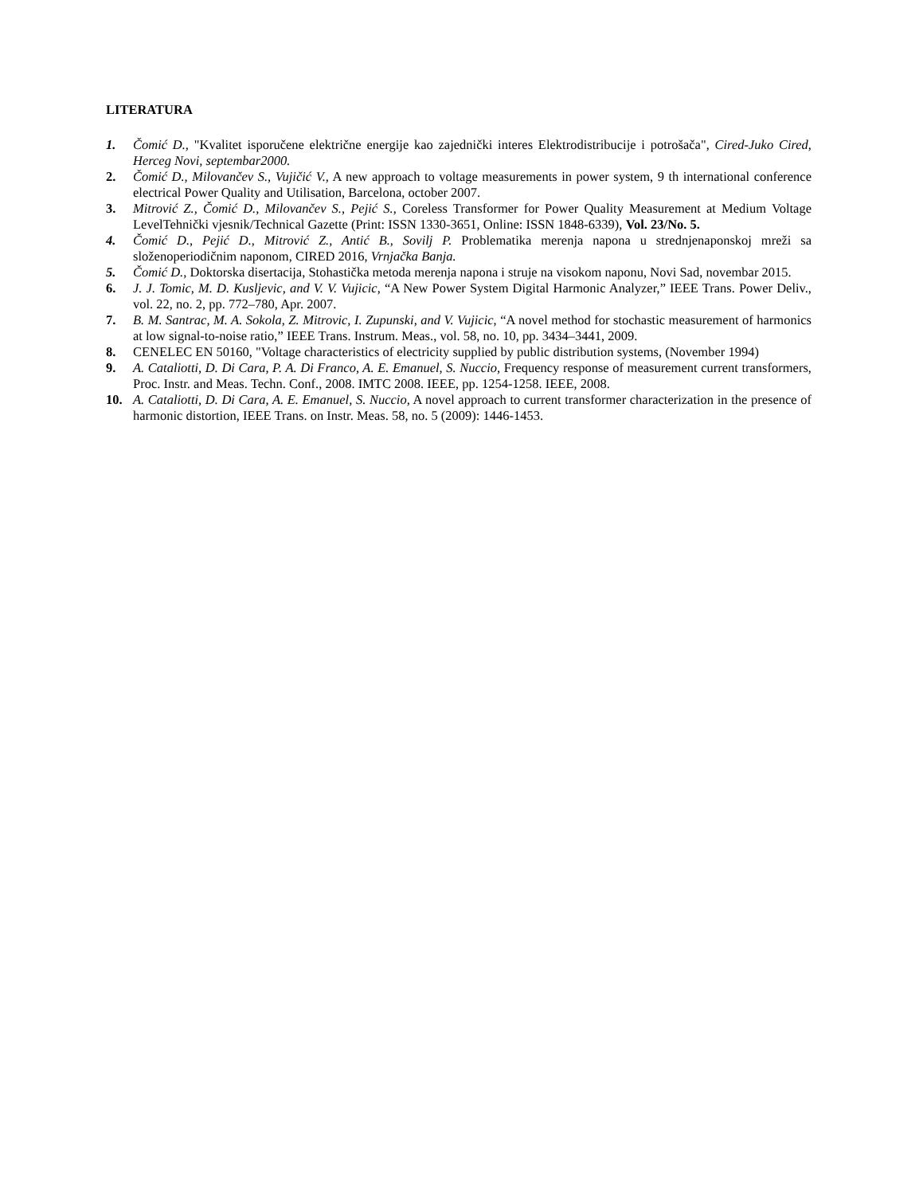LITERATURA
1. Čomić D., "Kvalitet isporučene električne energije kao zajednički interes Elektrodistribucije i potrošača", Cired-Juko Cired, Herceg Novi, septembar2000.
2. Čomić D., Milovančev S., Vujičić V., A new approach to voltage measurements in power system, 9 th international conference electrical Power Quality and Utilisation, Barcelona, october 2007.
3. Mitrović Z., Čomić D., Milovančev S., Pejić S., Coreless Transformer for Power Quality Measurement at Medium Voltage LevelTehnički vjesnik/Technical Gazette (Print: ISSN 1330-3651, Online: ISSN 1848-6339), Vol. 23/No. 5.
4. Čomić D., Pejić D., Mitrović Z., Antić B., Sovilj P. Problematika merenja napona u strednjenaponskoj mreži sa složenoperiodičnim naponom, CIRED 2016, Vrnjačka Banja.
5. Čomić D., Doktorska disertacija, Stohastička metoda merenja napona i struje na visokom naponu, Novi Sad, novembar 2015.
6. J. J. Tomic, M. D. Kusljevic, and V. V. Vujicic, “A New Power System Digital Harmonic Analyzer,” IEEE Trans. Power Deliv., vol. 22, no. 2, pp. 772–780, Apr. 2007.
7. B. M. Santrac, M. A. Sokola, Z. Mitrovic, I. Zupunski, and V. Vujicic, “A novel method for stochastic measurement of harmonics at low signal-to-noise ratio,” IEEE Trans. Instrum. Meas., vol. 58, no. 10, pp. 3434–3441, 2009.
8. CENELEC EN 50160, "Voltage characteristics of electricity supplied by public distribution systems, (November 1994)
9. A. Cataliotti, D. Di Cara, P. A. Di Franco, A. E. Emanuel, S. Nuccio, Frequency response of measurement current transformers, Proc. Instr. and Meas. Techn. Conf., 2008. IMTC 2008. IEEE, pp. 1254-1258. IEEE, 2008.
10. A. Cataliotti, D. Di Cara, A. E. Emanuel, S. Nuccio, A novel approach to current transformer characterization in the presence of harmonic distortion, IEEE Trans. on Instr. Meas. 58, no. 5 (2009): 1446-1453.